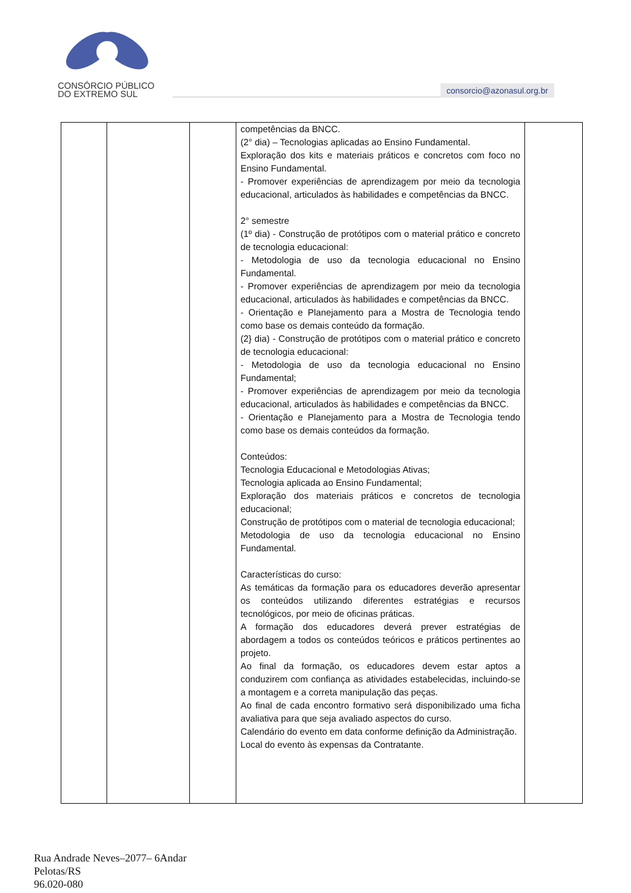CONSÓRCIO PÚBLICO
DO EXTREMO SUL
consorcio@azonasul.org.br
| | | | competências da BNCC. (2° dia) – Tecnologias aplicadas ao Ensino Fundamental. Exploração dos kits e materiais práticos e concretos com foco no Ensino Fundamental. - Promover experiências de aprendizagem por meio da tecnologia educacional, articulados às habilidades e competências da BNCC. 2° semestre (1º dia) - Construção de protótipos com o material prático e concreto de tecnologia educacional: - Metodologia de uso da tecnologia educacional no Ensino Fundamental. - Promover experiências de aprendizagem por meio da tecnologia educacional, articulados às habilidades e competências da BNCC. - Orientação e Planejamento para a Mostra de Tecnologia tendo como base os demais conteúdo da formação. (2} dia) - Construção de protótipos com o material prático e concreto de tecnologia educacional: - Metodologia de uso da tecnologia educacional no Ensino Fundamental; - Promover experiências de aprendizagem por meio da tecnologia educacional, articulados às habilidades e competências da BNCC. - Orientação e Planejamento para a Mostra de Tecnologia tendo como base os demais conteúdos da formação. Conteúdos: Tecnologia Educacional e Metodologias Ativas; Tecnologia aplicada ao Ensino Fundamental; Exploração dos materiais práticos e concretos de tecnologia educacional; Construção de protótipos com o material de tecnologia educacional; Metodologia de uso da tecnologia educacional no Ensino Fundamental. Características do curso: As temáticas da formação para os educadores deverão apresentar os conteúdos utilizando diferentes estratégias e recursos tecnológicos, por meio de oficinas práticas. A formação dos educadores deverá prever estratégias de abordagem a todos os conteúdos teóricos e práticos pertinentes ao projeto. Ao final da formação, os educadores devem estar aptos a conduzirem com confiança as atividades estabelecidas, incluindo-se a montagem e a correta manipulação das peças. Ao final de cada encontro formativo será disponibilizado uma ficha avaliativa para que seja avaliado aspectos do curso. Calendário do evento em data conforme definição da Administração. Local do evento às expensas da Contratante. | |
Rua Andrade Neves–2077– 6Andar
Pelotas/RS
96.020-080